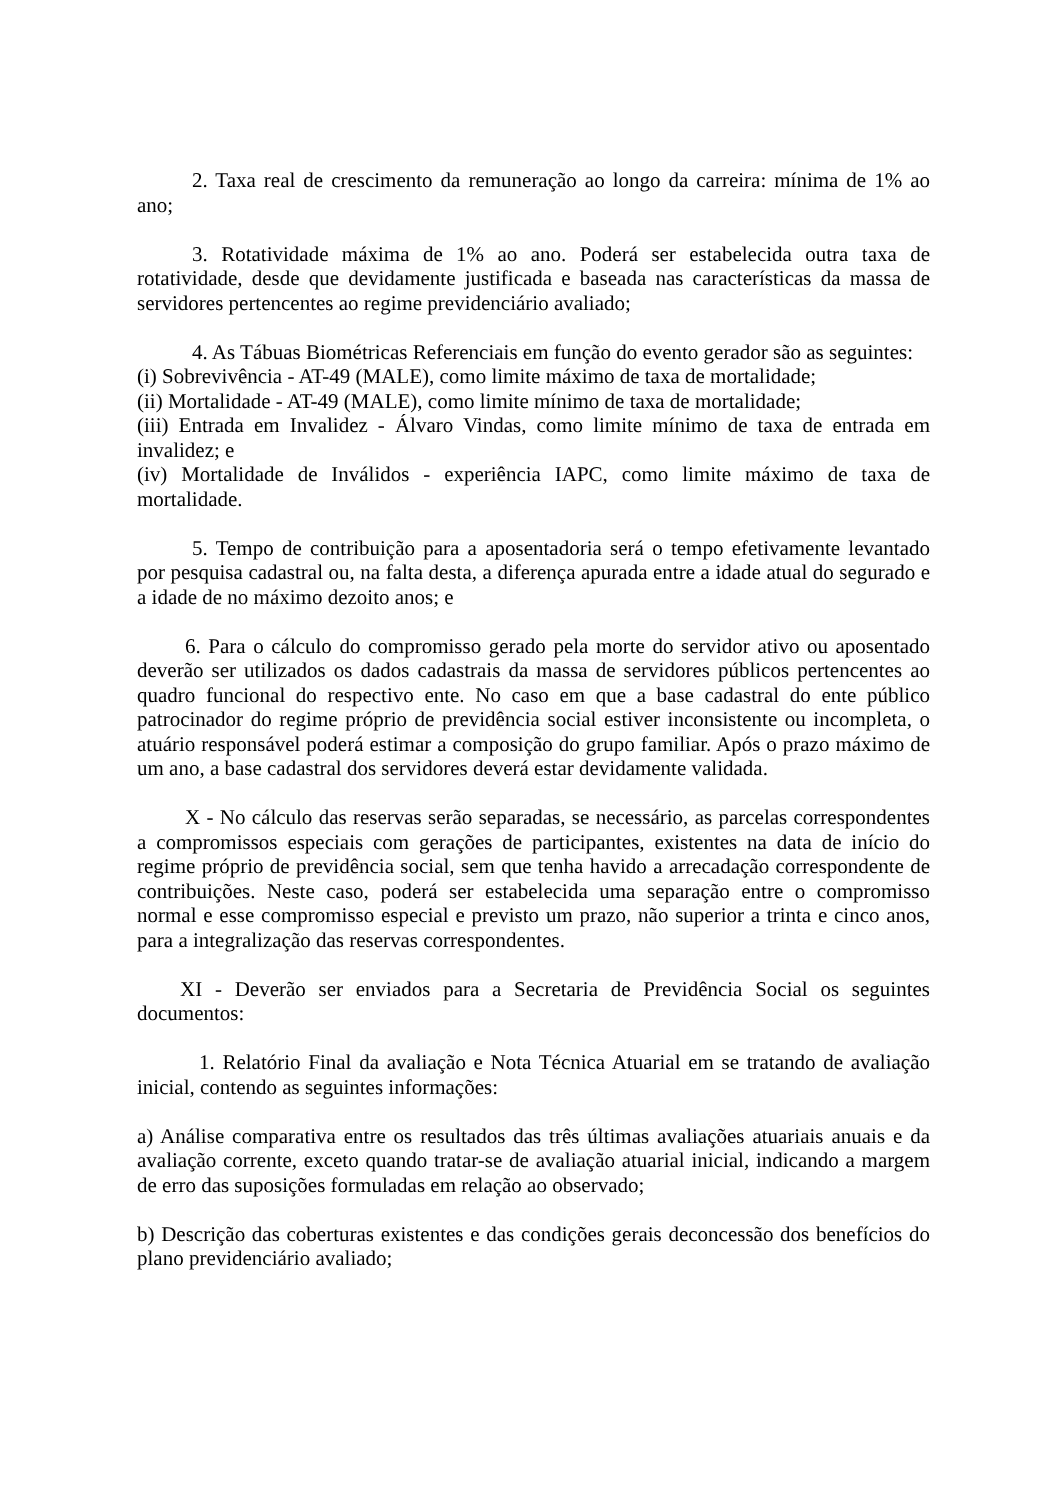2. Taxa real de crescimento da remuneração ao longo da carreira: mínima de 1% ao ano;
3. Rotatividade máxima de 1% ao ano. Poderá ser estabelecida outra taxa de rotatividade, desde que devidamente justificada e baseada nas características da massa de servidores pertencentes ao regime previdenciário avaliado;
4. As Tábuas Biométricas Referenciais em função do evento gerador são as seguintes:
(i) Sobrevivência - AT-49 (MALE), como limite máximo de taxa de mortalidade;
(ii) Mortalidade - AT-49 (MALE), como limite mínimo de taxa de mortalidade;
(iii) Entrada em Invalidez - Álvaro Vindas, como limite mínimo de taxa de entrada em invalidez; e
(iv) Mortalidade de Inválidos - experiência IAPC, como limite máximo de taxa de mortalidade.
5. Tempo de contribuição para a aposentadoria será o tempo efetivamente levantado por pesquisa cadastral ou, na falta desta, a diferença apurada entre a idade atual do segurado e a idade de no máximo dezoito anos; e
6. Para o cálculo do compromisso gerado pela morte do servidor ativo ou aposentado deverão ser utilizados os dados cadastrais da massa de servidores públicos pertencentes ao quadro funcional do respectivo ente. No caso em que a base cadastral do ente público patrocinador do regime próprio de previdência social estiver inconsistente ou incompleta, o atuário responsável poderá estimar a composição do grupo familiar. Após o prazo máximo de um ano, a base cadastral dos servidores deverá estar devidamente validada.
X - No cálculo das reservas serão separadas, se necessário, as parcelas correspondentes a compromissos especiais com gerações de participantes, existentes na data de início do regime próprio de previdência social, sem que tenha havido a arrecadação correspondente de contribuições. Neste caso, poderá ser estabelecida uma separação entre o compromisso normal e esse compromisso especial e previsto um prazo, não superior a trinta e cinco anos, para a integralização das reservas correspondentes.
XI - Deverão ser enviados para a Secretaria de Previdência Social os seguintes documentos:
1. Relatório Final da avaliação e Nota Técnica Atuarial em se tratando de avaliação inicial, contendo as seguintes informações:
a) Análise comparativa entre os resultados das três últimas avaliações atuariais anuais e da avaliação corrente, exceto quando tratar-se de avaliação atuarial inicial, indicando a margem de erro das suposições formuladas em relação ao observado;
b) Descrição das coberturas existentes e das condições gerais deconcessão dos benefícios do plano previdenciário avaliado;